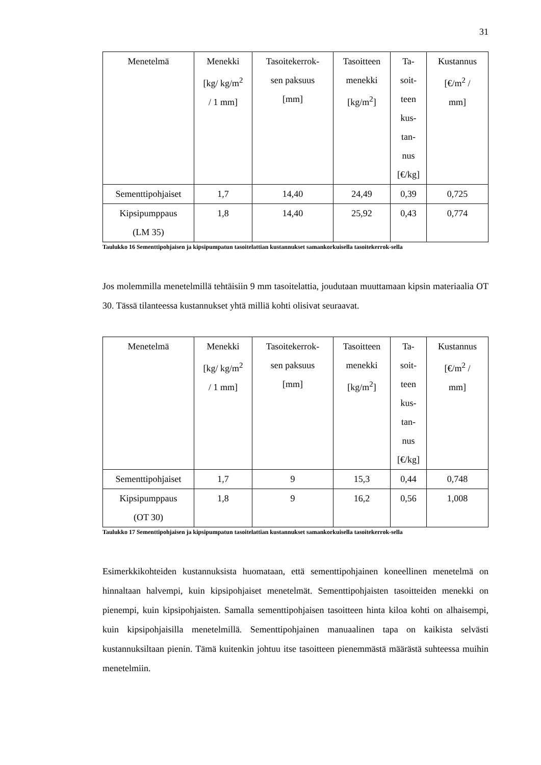31
| Menetelmä | Menekki [kg/ kg/m<sup>2</sup> / 1 mm] | Tasoitekerrok- sen paksuus [mm] | Tasoitteen menekki [kg/m<sup>2</sup>] | Ta- soit- teen kus- tan- nus [€/kg] | Kustannus [€/m<sup>2</sup> / mm] |
| Sementtipohjaiset | 1,7 | 14,40 | 24,49 | 0,39 | 0,725 |
| Kipsipumppaus (LM 35) | 1,8 | 14,40 | 25,92 | 0,43 | 0,774 |
Taulukko 16 Sementtipohjaisen ja kipsipumpatun tasoitelattian kustannukset samankorkuisella tasoitekerrok-sella
Jos molemmilla menetelmillä tehtäisiin 9 mm tasoitelattia, joudutaan muuttamaan kipsin materiaalia OT 30. Tässä tilanteessa kustannukset yhtä milliä kohti olisivat seuraavat.
| Menetelmä | Menekki [kg/ kg/m<sup>2</sup> / 1 mm] | Tasoitekerrok- sen paksuus [mm] | Tasoitteen menekki [kg/m<sup>2</sup>] | Ta- soit- teen kus- tan- nus [€/kg] | Kustannus [€/m<sup>2</sup> / mm] |
| Sementtipohjaiset | 1,7 | 9 | 15,3 | 0,44 | 0,748 |
| Kipsipumppaus (OT 30) | 1,8 | 9 | 16,2 | 0,56 | 1,008 |
Taulukko 17 Sementtipohjaisen ja kipsipumpatun tasoitelattian kustannukset samankorkuisella tasoitekerrok-sella
Esimerkkikohteiden kustannuksista huomataan, että sementtipohjainen koneellinen menetelmä on hinnaltaan halvempi, kuin kipsipohjaiset menetelmät. Sementtipohjaisten tasoitteiden menekki on pienempi, kuin kipsipohjaisten. Samalla sementtipohjaisen tasoitteen hinta kiloa kohti on alhaisempi, kuin kipsipohjaisilla menetelmillä. Sementtipohjainen manuaalinen tapa on kaikista selvästi kustannuksiltaan pienin. Tämä kuitenkin johtuu itse tasoitteen pienemmästä määrästä suhteessa muihin menetelmiin.